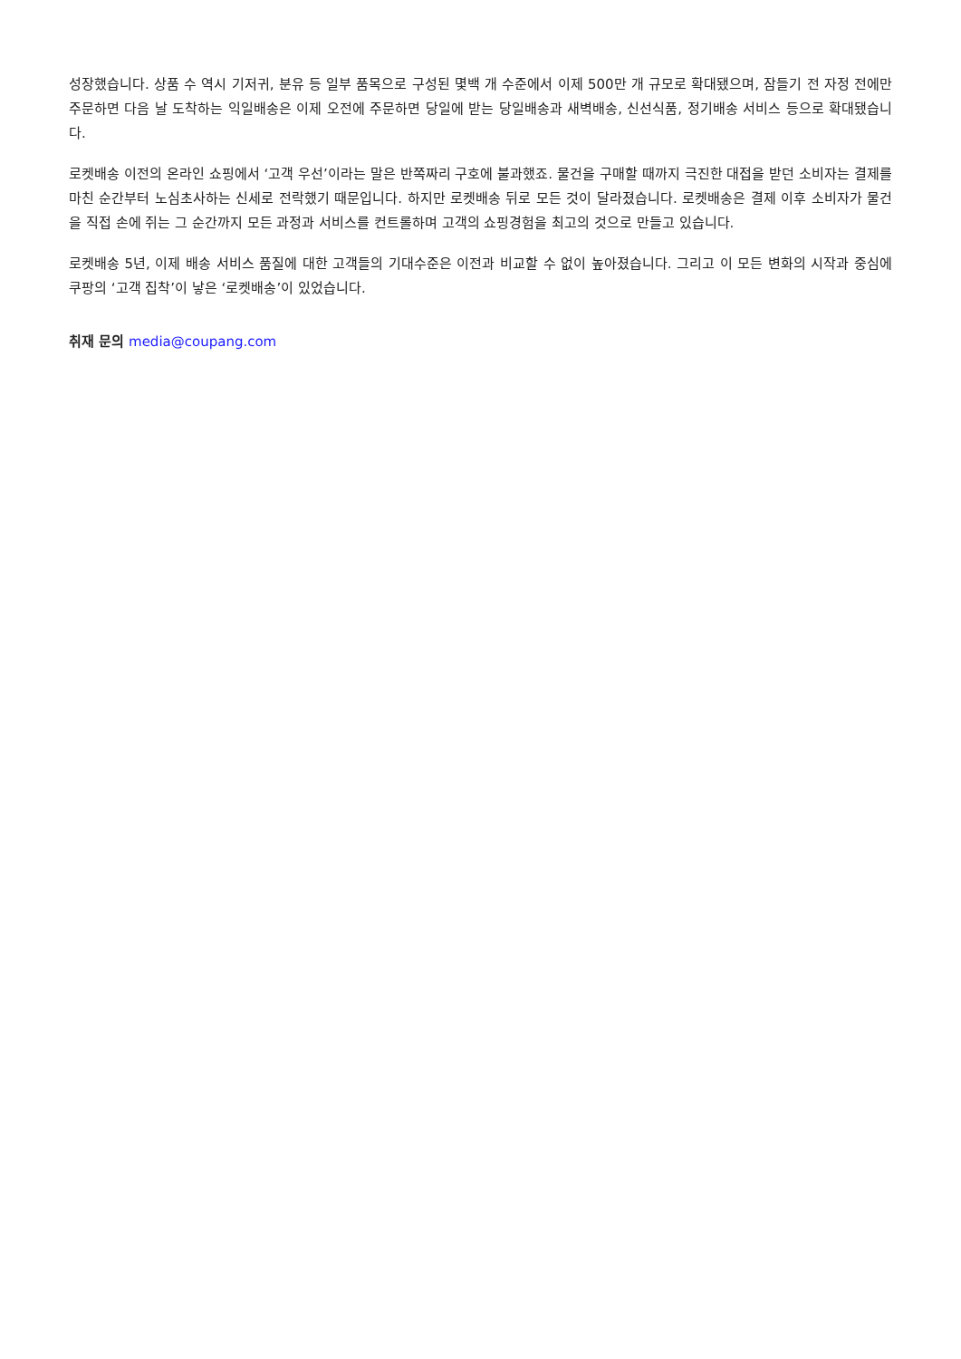성장했습니다. 상품 수 역시 기저귀, 분유 등 일부 품목으로 구성된 몇백 개 수준에서 이제 500만 개 규모로 확대됐으며, 잠들기 전 자정 전에만 주문하면 다음 날 도착하는 익일배송은 이제 오전에 주문하면 당일에 받는 당일배송과 새벽배송, 신선식품, 정기배송 서비스 등으로 확대됐습니다.
로켓배송 이전의 온라인 쇼핑에서 ‘고객 우선’이라는 말은 반쪽짜리 구호에 불과했죠. 물건을 구매할 때까지 극진한 대접을 받던 소비자는 결제를 마친 순간부터 노심초사하는 신세로 전락했기 때문입니다. 하지만 로켓배송 뒤로 모든 것이 달라졌습니다. 로켓배송은 결제 이후 소비자가 물건을 직접 손에 쥐는 그 순간까지 모든 과정과 서비스를 컨트롤하며 고객의 쇼핑경험을 최고의 것으로 만들고 있습니다.
로켓배송 5년, 이제 배송 서비스 품질에 대한 고객들의 기대수준은 이전과 비교할 수 없이 높아졌습니다. 그리고 이 모든 변화의 시작과 중심에 쿠팡의 ‘고객 집착’이 낳은 ‘로켓배송’이 있었습니다.
취재 문의 media@coupang.com